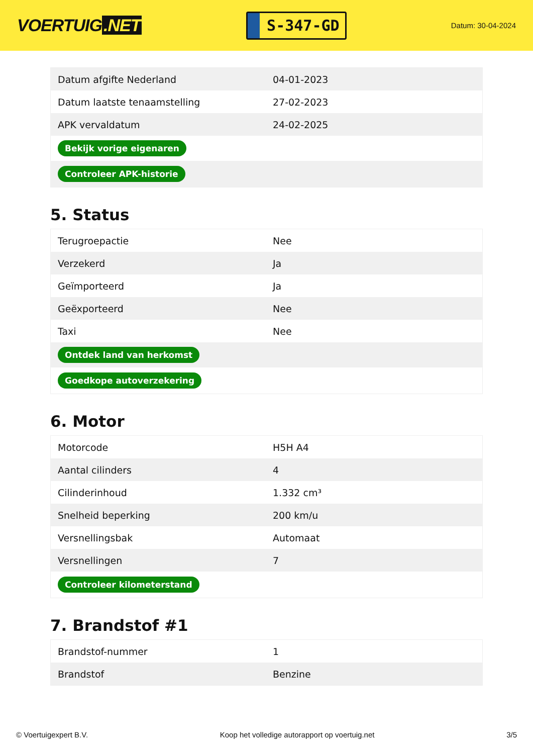VOERTUIG.NET
S-347-GD
Datum: 30-04-2024
| Datum afgifte Nederland | 04-01-2023 |
| Datum laatste tenaamstelling | 27-02-2023 |
| APK vervaldatum | 24-02-2025 |
| Bekijk vorige eigenaren | |
| Controleer APK-historie | |
5. Status
| Terugroepactie | Nee |
| Verzekerd | Ja |
| Geïmporteerd | Ja |
| Geëxporteerd | Nee |
| Taxi | Nee |
| Ontdek land van herkomst | |
| Goedkope autoverzekering | |
6. Motor
| Motorcode | H5H A4 |
| Aantal cilinders | 4 |
| Cilinderinhoud | 1.332 cm³ |
| Snelheid beperking | 200 km/u |
| Versnellingsbak | Automaat |
| Versnellingen | 7 |
| Controleer kilometerstand | |
7. Brandstof #1
| Brandstof-nummer | 1 |
| Brandstof | Benzine |
© Voertuigexpert B.V. Koop het volledige autorapport op voertuig.net 3/5